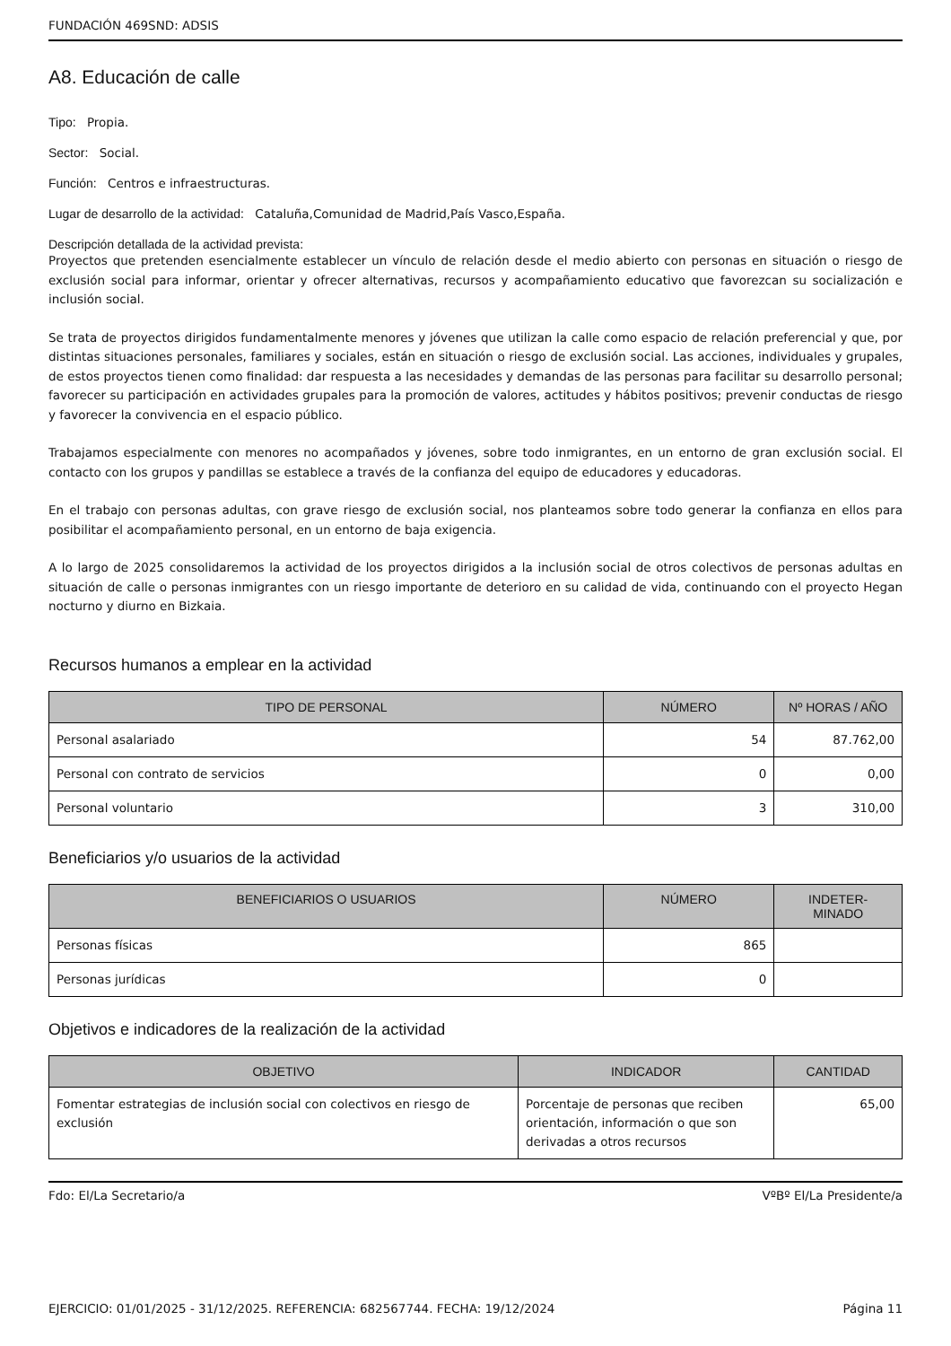FUNDACIÓN 469SND: ADSIS
A8. Educación de calle
Tipo: Propia.
Sector: Social.
Función: Centros e infraestructuras.
Lugar de desarrollo de la actividad: Cataluña,Comunidad de Madrid,País Vasco,España.
Descripción detallada de la actividad prevista:
Proyectos que pretenden esencialmente establecer un vínculo de relación desde el medio abierto con personas en situación o riesgo de exclusión social para informar, orientar y ofrecer alternativas, recursos y acompañamiento educativo que favorezcan su socialización e inclusión social.
Se trata de proyectos dirigidos fundamentalmente menores y jóvenes que utilizan la calle como espacio de relación preferencial y que, por distintas situaciones personales, familiares y sociales, están en situación o riesgo de exclusión social. Las acciones, individuales y grupales, de estos proyectos tienen como finalidad: dar respuesta a las necesidades y demandas de las personas para facilitar su desarrollo personal; favorecer su participación en actividades grupales para la promoción de valores, actitudes y hábitos positivos; prevenir conductas de riesgo y favorecer la convivencia en el espacio público.
Trabajamos especialmente con menores no acompañados y jóvenes, sobre todo inmigrantes, en un entorno de gran exclusión social. El contacto con los grupos y pandillas se establece a través de la confianza del equipo de educadores y educadoras.
En el trabajo con personas adultas, con grave riesgo de exclusión social, nos planteamos sobre todo generar la confianza en ellos para posibilitar el acompañamiento personal, en un entorno de baja exigencia.
A lo largo de 2025 consolidaremos la actividad de los proyectos dirigidos a la inclusión social de otros colectivos de personas adultas en situación de calle o personas inmigrantes con un riesgo importante de deterioro en su calidad de vida, continuando con el proyecto Hegan nocturno y diurno en Bizkaia.
Recursos humanos a emplear en la actividad
| TIPO DE PERSONAL | NÚMERO | Nº HORAS / AÑO |
| --- | --- | --- |
| Personal asalariado | 54 | 87.762,00 |
| Personal con contrato de servicios | 0 | 0,00 |
| Personal voluntario | 3 | 310,00 |
Beneficiarios y/o usuarios de la actividad
| BENEFICIARIOS O USUARIOS | NÚMERO | INDETER- MINADO |
| --- | --- | --- |
| Personas físicas | 865 | |
| Personas jurídicas | 0 | |
Objetivos e indicadores de la realización de la actividad
| OBJETIVO | INDICADOR | CANTIDAD |
| --- | --- | --- |
| Fomentar estrategias de inclusión social con colectivos en riesgo de exclusión | Porcentaje de personas que reciben orientación, información o que son derivadas a otros recursos | 65,00 |
Fdo: El/La Secretario/a VºBº El/La Presidente/a
EJERCICIO: 01/01/2025 - 31/12/2025. REFERENCIA: 682567744. FECHA: 19/12/2024 Página 11